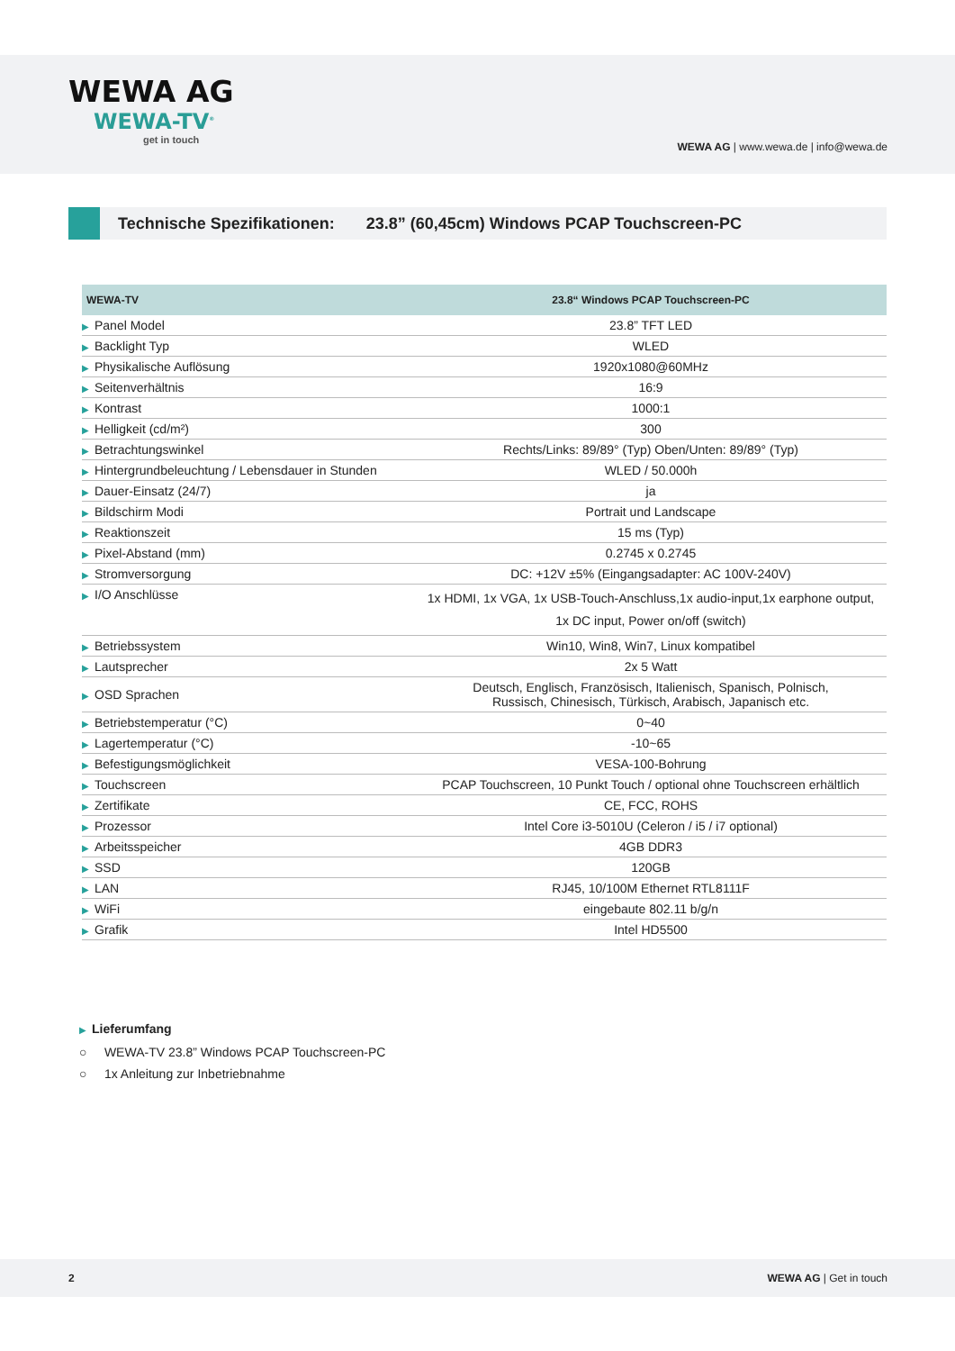WEWA AG
WEWA-TV<sup>®</sup>
get in touch
WEWA AG | www.wewa.de | info@wewa.de
Technische Spezifikationen: 23.8” (60,45cm) Windows PCAP Touchscreen-PC
| WEWA-TV | 23.8“ Windows PCAP Touchscreen-PC |
| --- | --- |
| ▶ Panel Model | 23.8” TFT LED |
| ▶ Backlight Typ | WLED |
| ▶ Physikalische Auflösung | 1920x1080@60MHz |
| ▶ Seitenverhältnis | 16:9 |
| ▶ Kontrast | 1000:1 |
| ▶ Helligkeit (cd/m²) | 300 |
| ▶ Betrachtungswinkel | Rechts/Links: 89/89° (Typ) Oben/Unten: 89/89° (Typ) |
| ▶ Hintergrundbeleuchtung / Lebensdauer in Stunden | WLED / 50.000h |
| ▶ Dauer-Einsatz (24/7) | ja |
| ▶ Bildschirm Modi | Portrait und Landscape |
| ▶ Reaktionszeit | 15 ms (Typ) |
| ▶ Pixel-Abstand (mm) | 0.2745 x 0.2745 |
| ▶ Stromversorgung | DC: +12V ±5% (Eingangsadapter: AC 100V-240V) |
| ▶ I/O Anschlüsse | 1x HDMI, 1x VGA, 1x USB-Touch-Anschluss,1x audio-input,1x earphone output, 1x DC input, Power on/off (switch) |
| ▶ Betriebssystem | Win10, Win8, Win7, Linux kompatibel |
| ▶ Lautsprecher | 2x 5 Watt |
| ▶ OSD Sprachen | Deutsch, Englisch, Französisch, Italienisch, Spanisch, Polnisch, Russisch, Chinesisch, Türkisch, Arabisch, Japanisch etc. |
| ▶ Betriebstemperatur (°C) | 0~40 |
| ▶ Lagertemperatur (°C) | -10~65 |
| ▶ Befestigungsmöglichkeit | VESA-100-Bohrung |
| ▶ Touchscreen | PCAP Touchscreen, 10 Punkt Touch / optional ohne Touchscreen erhältlich |
| ▶ Zertifikate | CE, FCC, ROHS |
| ▶ Prozessor | Intel Core i3-5010U (Celeron / i5 / i7 optional) |
| ▶ Arbeitsspeicher | 4GB DDR3 |
| ▶ SSD | 120GB |
| ▶ LAN | RJ45, 10/100M Ethernet RTL8111F |
| ▶ WiFi | eingebaute 802.11 b/g/n |
| ▶ Grafik | Intel HD5500 |
▶ Lieferumfang
○ WEWA-TV 23.8” Windows PCAP Touchscreen-PC
○ 1x Anleitung zur Inbetriebnahme
2 WEWA AG | Get in touch